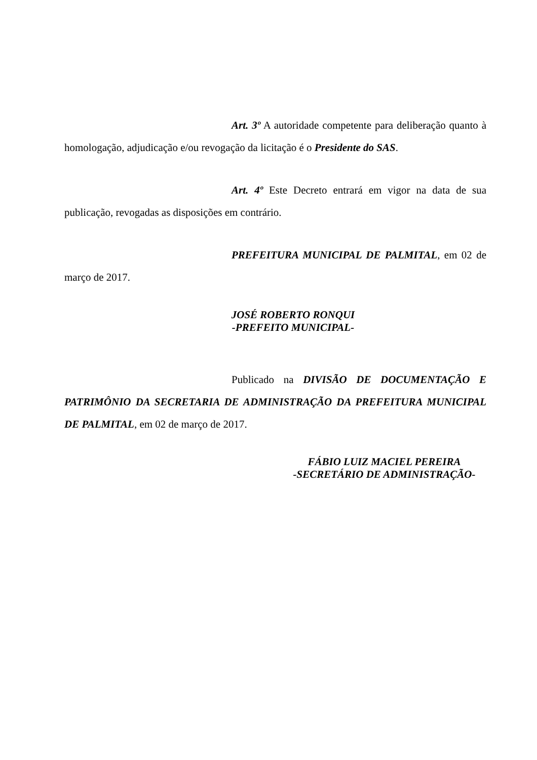Art. 3º A autoridade competente para deliberação quanto à homologação, adjudicação e/ou revogação da licitação é o Presidente do SAS.
Art. 4º Este Decreto entrará em vigor na data de sua publicação, revogadas as disposições em contrário.
PREFEITURA MUNICIPAL DE PALMITAL, em 02 de março de 2017.
JOSÉ ROBERTO RONQUI
-PREFEITO MUNICIPAL-
Publicado na DIVISÃO DE DOCUMENTAÇÃO E PATRIMÔNIO DA SECRETARIA DE ADMINISTRAÇÃO DA PREFEITURA MUNICIPAL DE PALMITAL, em 02 de março de 2017.
FÁBIO LUIZ MACIEL PEREIRA
-SECRETÁRIO DE ADMINISTRAÇÃO-